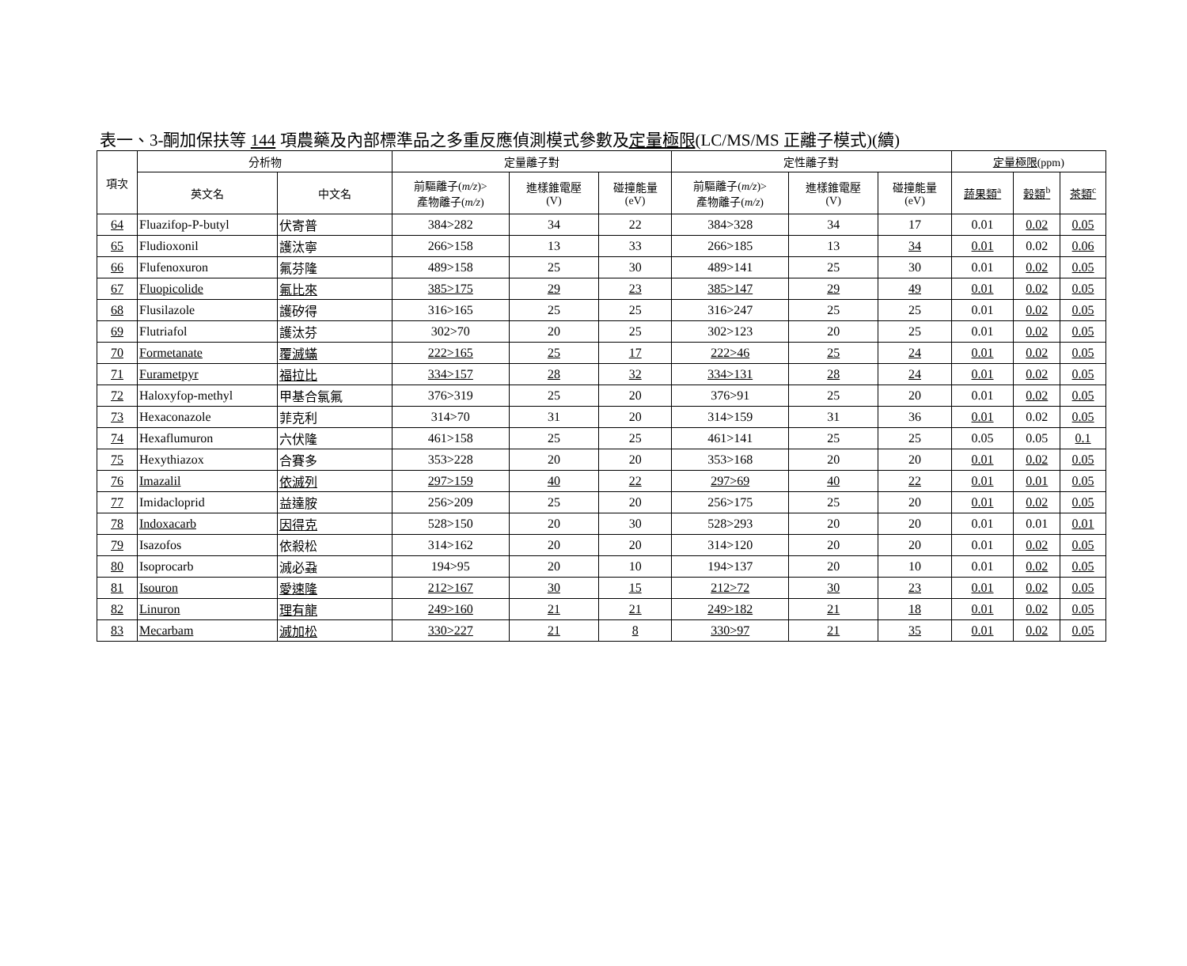表一、3-酮加保扶等 144 項農藥及內部標準品之多重反應偵測模式參數及定量極限(LC/MS/MS 正離子模式)(續)
| 項次 | 分析物 | | 定量離子對 | | | 定性離子對 | | | 定量極限 (ppm) | | |
| --- | --- | --- | --- | --- | --- | --- | --- | --- | --- | --- | --- |
| | 英文名 | 中文名 | 前驅離子( m/z )> 產物離子( m/z ) | 進樣錐電壓 (V) | 碰撞能量 (eV) | 前驅離子( m/z )> 產物離子( m/z ) | 進樣錐電壓 (V) | 碰撞能量 (eV) | 蔬果類<sup>a</sup> | 穀類<sup>b</sup> | 茶類<sup>c</sup> |
| 64 | Fluazifop-P-butyl | 伏寄普 | 384>282 | 34 | 22 | 384>328 | 34 | 17 | 0.01 | 0.02 | 0.05 |
| 65 | Fludioxonil | 護汰寧 | 266>158 | 13 | 33 | 266>185 | 13 | 34 | 0.01 | 0.02 | 0.06 |
| 66 | Flufenoxuron | 氟芬隆 | 489>158 | 25 | 30 | 489>141 | 25 | 30 | 0.01 | 0.02 | 0.05 |
| 67 | Fluopicolide | 氟比來 | 385>175 | 29 | 23 | 385>147 | 29 | 49 | 0.01 | 0.02 | 0.05 |
| 68 | Flusilazole | 護矽得 | 316>165 | 25 | 25 | 316>247 | 25 | 25 | 0.01 | 0.02 | 0.05 |
| 69 | Flutriafol | 護汰芬 | 302>70 | 20 | 25 | 302>123 | 20 | 25 | 0.01 | 0.02 | 0.05 |
| 70 | Formetanate | 覆滅蟎 | 222>165 | 25 | 17 | 222>46 | 25 | 24 | 0.01 | 0.02 | 0.05 |
| 71 | Furametpyr | 福拉比 | 334>157 | 28 | 32 | 334>131 | 28 | 24 | 0.01 | 0.02 | 0.05 |
| 72 | Haloxyfop-methyl | 甲基合氯氟 | 376>319 | 25 | 20 | 376>91 | 25 | 20 | 0.01 | 0.02 | 0.05 |
| 73 | Hexaconazole | 菲克利 | 314>70 | 31 | 20 | 314>159 | 31 | 36 | 0.01 | 0.02 | 0.05 |
| 74 | Hexaflumuron | 六伏隆 | 461>158 | 25 | 25 | 461>141 | 25 | 25 | 0.05 | 0.05 | 0.1 |
| 75 | Hexythiazox | 合賽多 | 353>228 | 20 | 20 | 353>168 | 20 | 20 | 0.01 | 0.02 | 0.05 |
| 76 | Imazalil | 依滅列 | 297>159 | 40 | 22 | 297>69 | 40 | 22 | 0.01 | 0.01 | 0.05 |
| 77 | Imidacloprid | 益達胺 | 256>209 | 25 | 20 | 256>175 | 25 | 20 | 0.01 | 0.02 | 0.05 |
| 78 | Indoxacarb | 因得克 | 528>150 | 20 | 30 | 528>293 | 20 | 20 | 0.01 | 0.01 | 0.01 |
| 79 | Isazofos | 依殺松 | 314>162 | 20 | 20 | 314>120 | 20 | 20 | 0.01 | 0.02 | 0.05 |
| 80 | Isoprocarb | 滅必蝨 | 194>95 | 20 | 10 | 194>137 | 20 | 10 | 0.01 | 0.02 | 0.05 |
| 81 | Isouron | 愛速隆 | 212>167 | 30 | 15 | 212>72 | 30 | 23 | 0.01 | 0.02 | 0.05 |
| 82 | Linuron | 理有龍 | 249>160 | 21 | 21 | 249>182 | 21 | 18 | 0.01 | 0.02 | 0.05 |
| 83 | Mecarbam | 滅加松 | 330>227 | 21 | 8 | 330>97 | 21 | 35 | 0.01 | 0.02 | 0.05 |